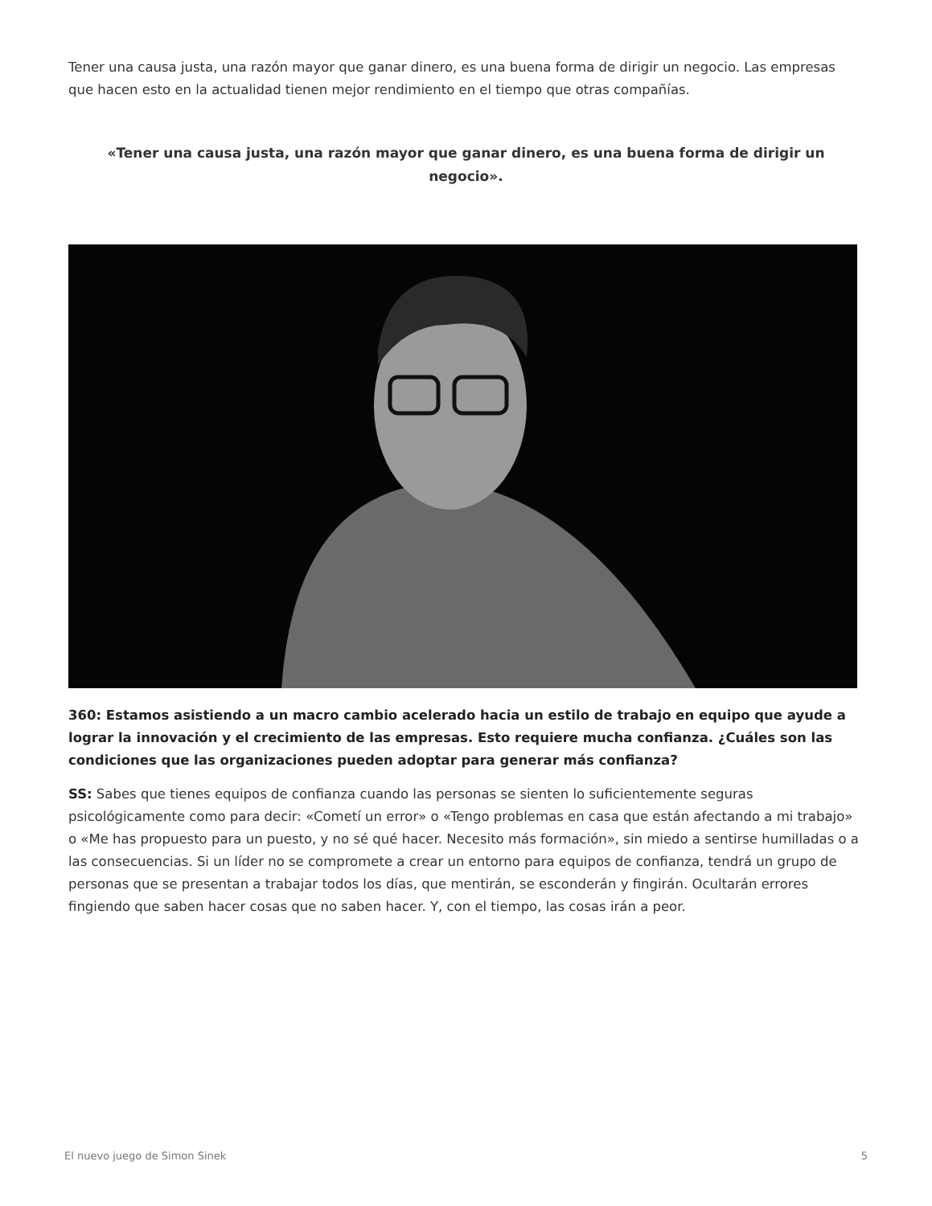Tener una causa justa, una razón mayor que ganar dinero, es una buena forma de dirigir un negocio. Las empresas que hacen esto en la actualidad tienen mejor rendimiento en el tiempo que otras compañías.
«Tener una causa justa, una razón mayor que ganar dinero, es una buena forma de dirigir un negocio».
360: Estamos asistiendo a un macro cambio acelerado hacia un estilo de trabajo en equipo que ayude a lograr la innovación y el crecimiento de las empresas. Esto requiere mucha confianza. ¿Cuáles son las condiciones que las organizaciones pueden adoptar para generar más confianza?
SS: Sabes que tienes equipos de confianza cuando las personas se sienten lo suficientemente seguras psicológicamente como para decir: «Cometí un error» o «Tengo problemas en casa que están afectando a mi trabajo» o «Me has propuesto para un puesto, y no sé qué hacer. Necesito más formación», sin miedo a sentirse humilladas o a las consecuencias. Si un líder no se compromete a crear un entorno para equipos de confianza, tendrá un grupo de personas que se presentan a trabajar todos los días, que mentirán, se esconderán y fingirán. Ocultarán errores fingiendo que saben hacer cosas que no saben hacer. Y, con el tiempo, las cosas irán a peor.
El nuevo juego de Simon Sinek 5